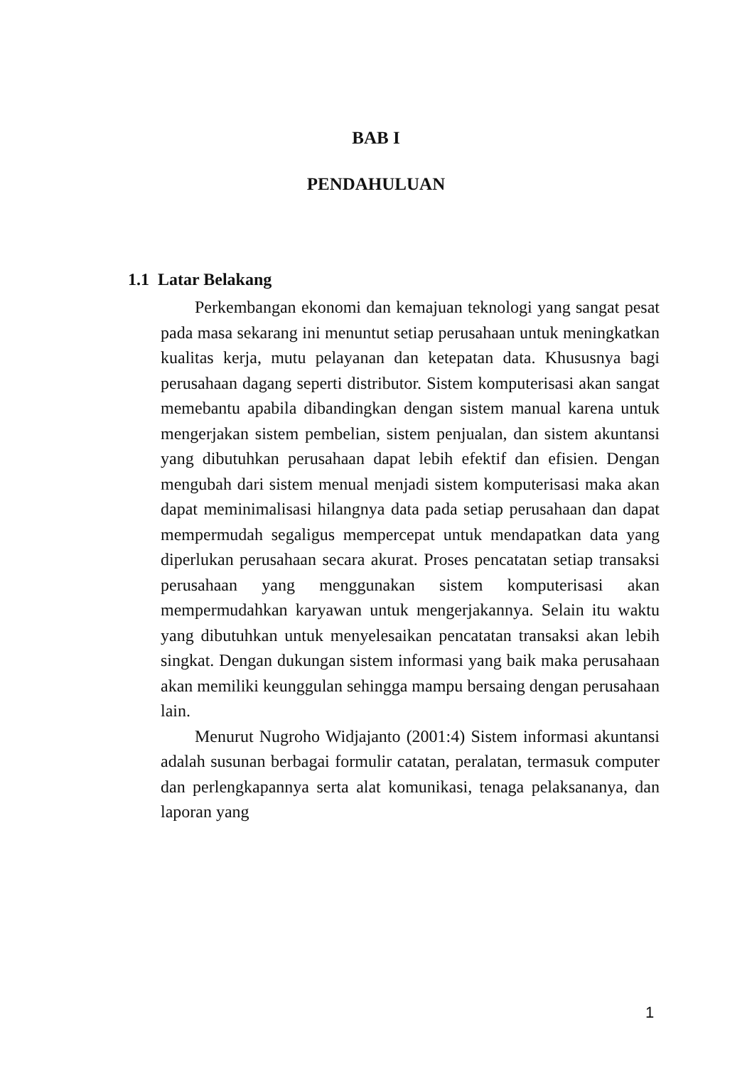BAB I
PENDAHULUAN
1.1 Latar Belakang
Perkembangan ekonomi dan kemajuan teknologi yang sangat pesat pada masa sekarang ini menuntut setiap perusahaan untuk meningkatkan kualitas kerja, mutu pelayanan dan ketepatan data. Khususnya bagi perusahaan dagang seperti distributor. Sistem komputerisasi akan sangat memebantu apabila dibandingkan dengan sistem manual karena untuk mengerjakan sistem pembelian, sistem penjualan, dan sistem akuntansi yang dibutuhkan perusahaan dapat lebih efektif dan efisien. Dengan mengubah dari sistem menual menjadi sistem komputerisasi maka akan dapat meminimalisasi hilangnya data pada setiap perusahaan dan dapat mempermudah segaligus mempercepat untuk mendapatkan data yang diperlukan perusahaan secara akurat. Proses pencatatan setiap transaksi perusahaan yang menggunakan sistem komputerisasi akan mempermudahkan karyawan untuk mengerjakannya. Selain itu waktu yang dibutuhkan untuk menyelesaikan pencatatan transaksi akan lebih singkat. Dengan dukungan sistem informasi yang baik maka perusahaan akan memiliki keunggulan sehingga mampu bersaing dengan perusahaan lain.
Menurut Nugroho Widjajanto (2001:4) Sistem informasi akuntansi adalah susunan berbagai formulir catatan, peralatan, termasuk computer dan perlengkapannya serta alat komunikasi, tenaga pelaksananya, dan laporan yang
1